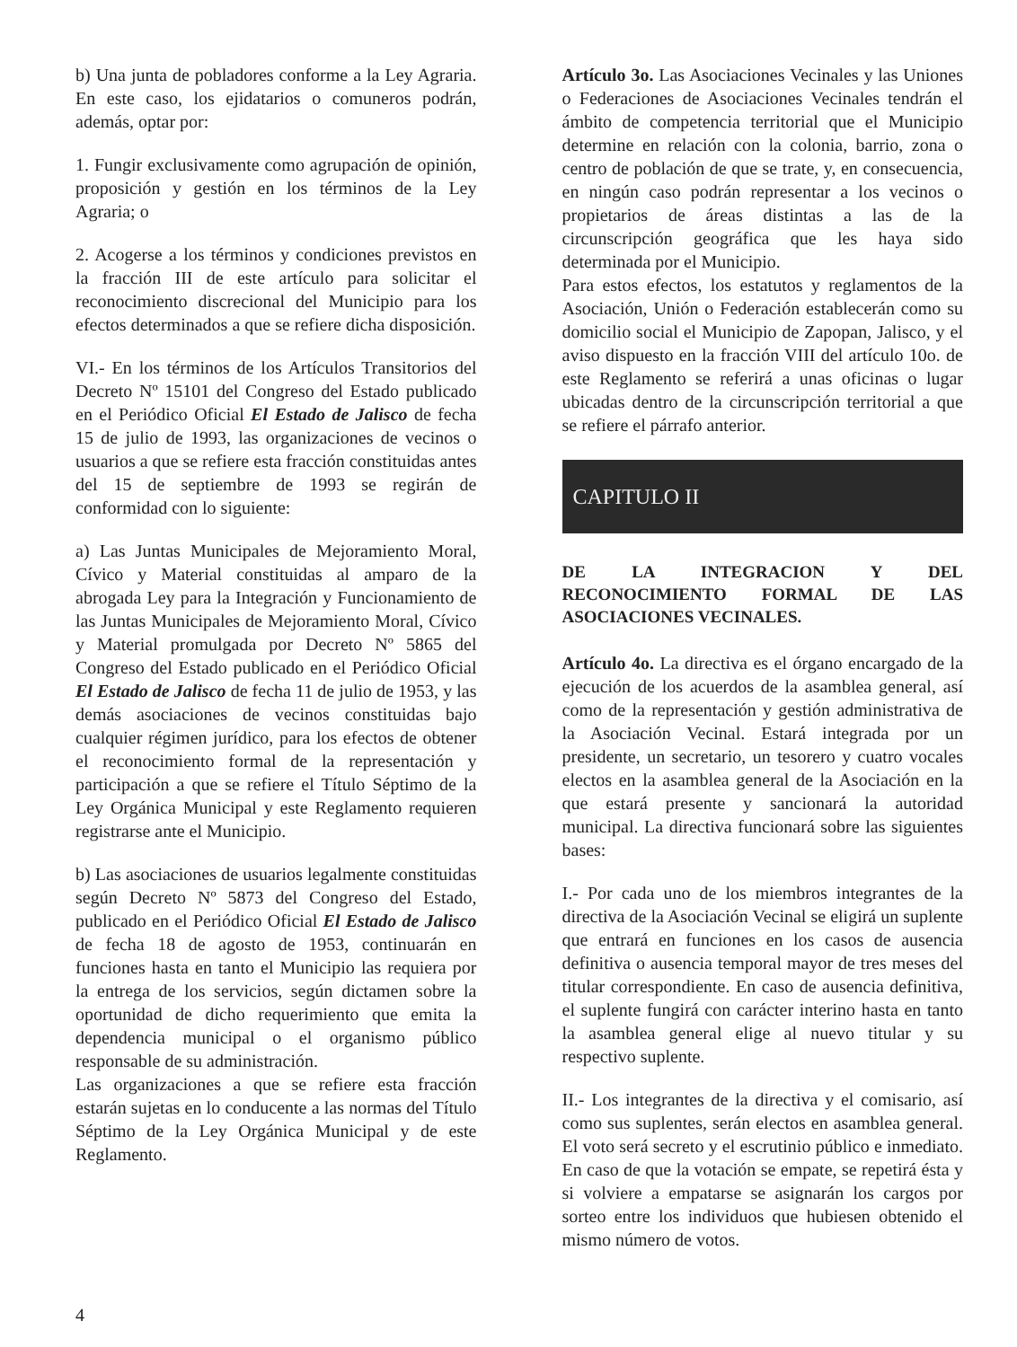b) Una junta de pobladores conforme a la Ley Agraria. En este caso, los ejidatarios o comuneros podrán, además, optar por:
1. Fungir exclusivamente como agrupación de opinión, proposición y gestión en los términos de la Ley Agraria; o
2. Acogerse a los términos y condiciones previstos en la fracción III de este artículo para solicitar el reconocimiento discrecional del Municipio para los efectos determinados a que se refiere dicha disposición.
VI.- En los términos de los Artículos Transitorios del Decreto Nº 15101 del Congreso del Estado publicado en el Periódico Oficial El Estado de Jalisco de fecha 15 de julio de 1993, las organizaciones de vecinos o usuarios a que se refiere esta fracción constituidas antes del 15 de septiembre de 1993 se regirán de conformidad con lo siguiente:
a) Las Juntas Municipales de Mejoramiento Moral, Cívico y Material constituidas al amparo de la abrogada Ley para la Integración y Funcionamiento de las Juntas Municipales de Mejoramiento Moral, Cívico y Material promulgada por Decreto Nº 5865 del Congreso del Estado publicado en el Periódico Oficial El Estado de Jalisco de fecha 11 de julio de 1953, y las demás asociaciones de vecinos constituidas bajo cualquier régimen jurídico, para los efectos de obtener el reconocimiento formal de la representación y participación a que se refiere el Título Séptimo de la Ley Orgánica Municipal y este Reglamento requieren registrarse ante el Municipio.
b) Las asociaciones de usuarios legalmente constituidas según Decreto Nº 5873 del Congreso del Estado, publicado en el Periódico Oficial El Estado de Jalisco de fecha 18 de agosto de 1953, continuarán en funciones hasta en tanto el Municipio las requiera por la entrega de los servicios, según dictamen sobre la oportunidad de dicho requerimiento que emita la dependencia municipal o el organismo público responsable de su administración.
Las organizaciones a que se refiere esta fracción estarán sujetas en lo conducente a las normas del Título Séptimo de la Ley Orgánica Municipal y de este Reglamento.
Artículo 3o. Las Asociaciones Vecinales y las Uniones o Federaciones de Asociaciones Vecinales tendrán el ámbito de competencia territorial que el Municipio determine en relación con la colonia, barrio, zona o centro de población de que se trate, y, en consecuencia, en ningún caso podrán representar a los vecinos o propietarios de áreas distintas a las de la circunscripción geográfica que les haya sido determinada por el Municipio.
Para estos efectos, los estatutos y reglamentos de la Asociación, Unión o Federación establecerán como su domicilio social el Municipio de Zapopan, Jalisco, y el aviso dispuesto en la fracción VIII del artículo 10o. de este Reglamento se referirá a unas oficinas o lugar ubicadas dentro de la circunscripción territorial a que se refiere el párrafo anterior.
CAPITULO II
DE LA INTEGRACION Y DEL RECONOCIMIENTO FORMAL DE LAS ASOCIACIONES VECINALES.
Artículo 4o. La directiva es el órgano encargado de la ejecución de los acuerdos de la asamblea general, así como de la representación y gestión administrativa de la Asociación Vecinal. Estará integrada por un presidente, un secretario, un tesorero y cuatro vocales electos en la asamblea general de la Asociación en la que estará presente y sancionará la autoridad municipal. La directiva funcionará sobre las siguientes bases:
I.- Por cada uno de los miembros integrantes de la directiva de la Asociación Vecinal se eligirá un suplente que entrará en funciones en los casos de ausencia definitiva o ausencia temporal mayor de tres meses del titular correspondiente. En caso de ausencia definitiva, el suplente fungirá con carácter interino hasta en tanto la asamblea general elige al nuevo titular y su respectivo suplente.
II.- Los integrantes de la directiva y el comisario, así como sus suplentes, serán electos en asamblea general. El voto será secreto y el escrutinio público e inmediato. En caso de que la votación se empate, se repetirá ésta y si volviere a empatarse se asignarán los cargos por sorteo entre los individuos que hubiesen obtenido el mismo número de votos.
4